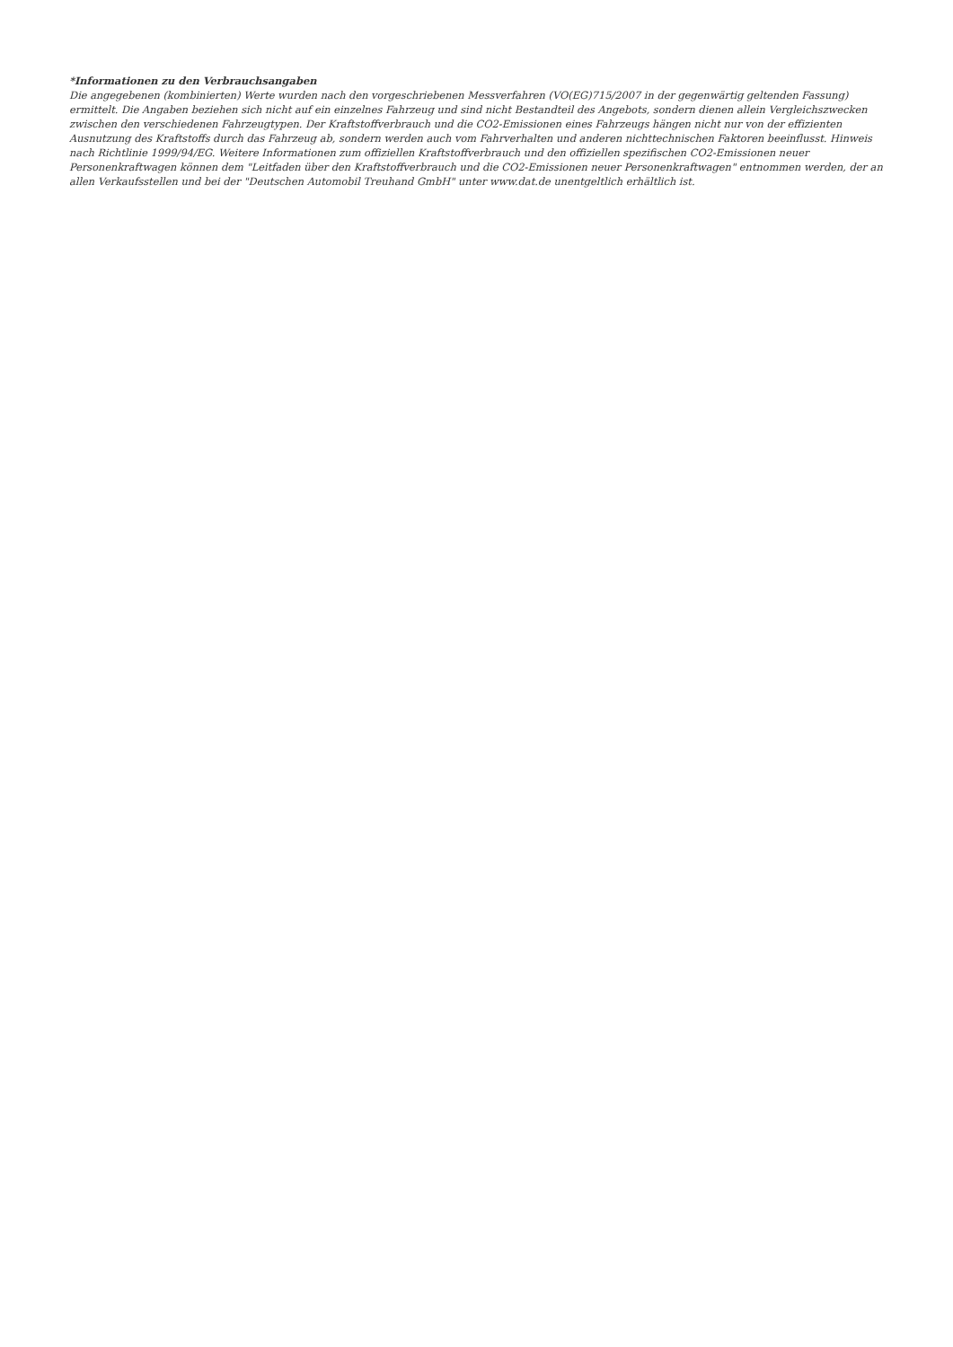*Informationen zu den Verbrauchsangaben
Die angegebenen (kombinierten) Werte wurden nach den vorgeschriebenen Messverfahren (VO(EG)715/2007 in der gegenwärtig geltenden Fassung) ermittelt. Die Angaben beziehen sich nicht auf ein einzelnes Fahrzeug und sind nicht Bestandteil des Angebots, sondern dienen allein Vergleichszwecken zwischen den verschiedenen Fahrzeugtypen. Der Kraftstoffverbrauch und die CO2-Emissionen eines Fahrzeugs hängen nicht nur von der effizienten Ausnutzung des Kraftstoffs durch das Fahrzeug ab, sondern werden auch vom Fahrverhalten und anderen nichttechnischen Faktoren beeinflusst. Hinweis nach Richtlinie 1999/94/EG. Weitere Informationen zum offiziellen Kraftstoffverbrauch und den offiziellen spezifischen CO2-Emissionen neuer Personenkraftwagen können dem "Leitfaden über den Kraftstoffverbrauch und die CO2-Emissionen neuer Personenkraftwagen" entnommen werden, der an allen Verkaufsstellen und bei der "Deutschen Automobil Treuhand GmbH" unter www.dat.de unentgeltlich erhältlich ist.